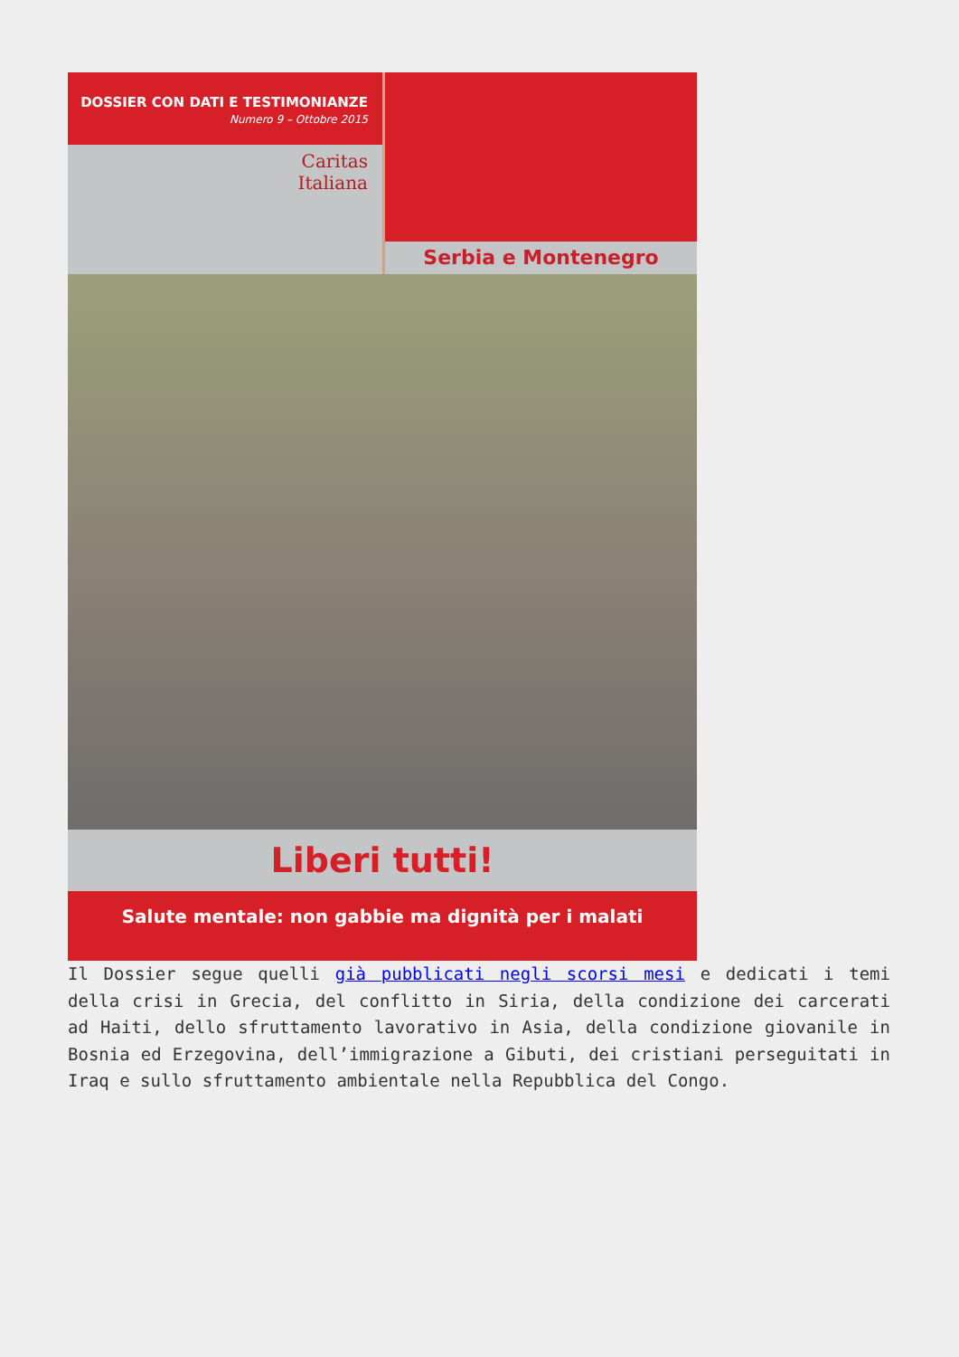DOSSIER CON DATI E TESTIMONIANZE
Numero 9 – Ottobre 2015
Caritas
Italiana
Serbia e Montenegro
Liberi tutti!
Salute mentale: non gabbie ma dignità per i malati
Il Dossier segue quelli già pubblicati negli scorsi mesi e dedicati i temi della crisi in Grecia, del conflitto in Siria, della condizione dei carcerati ad Haiti, dello sfruttamento lavorativo in Asia, della condizione giovanile in Bosnia ed Erzegovina, dell’immigrazione a Gibuti, dei cristiani perseguitati in Iraq e sullo sfruttamento ambientale nella Repubblica del Congo.